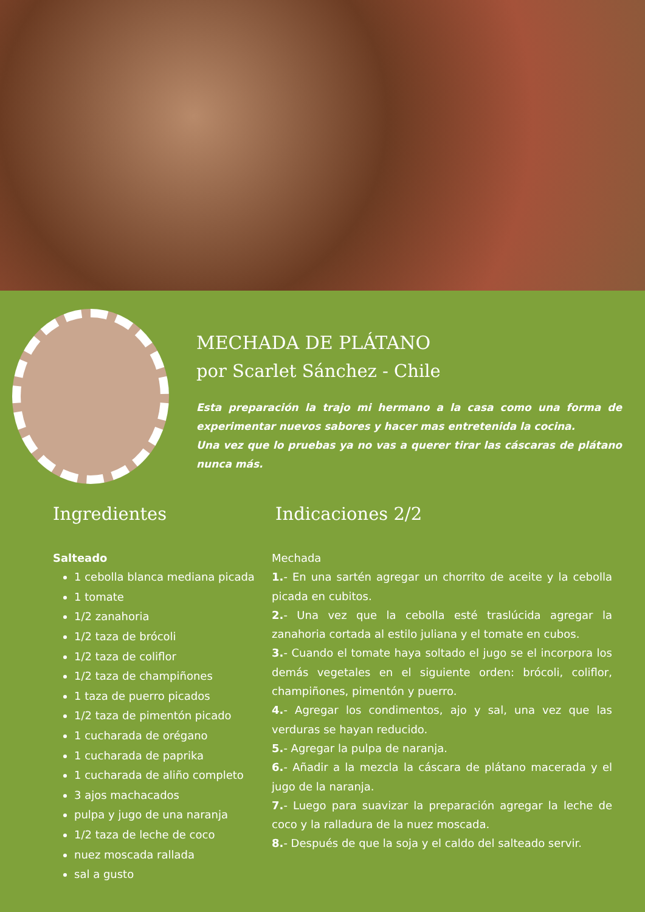MECHADA DE PLÁTANO
por Scarlet Sánchez - Chile
Esta preparación la trajo mi hermano a la casa como una forma de experimentar nuevos sabores y hacer mas entretenida la cocina.
Una vez que lo pruebas ya no vas a querer tirar las cáscaras de plátano nunca más.
Ingredientes
Salteado
1 cebolla blanca mediana picada
1 tomate
1/2 zanahoria
1/2 taza de brócoli
1/2 taza de coliflor
1/2 taza de champiñones
1 taza de puerro picados
1/2 taza de pimentón picado
1 cucharada de orégano
1 cucharada de paprika
1 cucharada de aliño completo
3 ajos machacados
pulpa y jugo de una naranja
1/2 taza de leche de coco
nuez moscada rallada
sal a gusto
Indicaciones 2/2
Mechada
1.- En una sartén agregar un chorrito de aceite y la cebolla picada en cubitos.
2.- Una vez que la cebolla esté traslúcida agregar la zanahoria cortada al estilo juliana y el tomate en cubos.
3.- Cuando el tomate haya soltado el jugo se el incorpora los demás vegetales en el siguiente orden: brócoli, coliflor, champiñones, pimentón y puerro.
4.- Agregar los condimentos, ajo y sal, una vez que las verduras se hayan reducido.
5.- Agregar la pulpa de naranja.
6.- Añadir a la mezcla la cáscara de plátano macerada y el jugo de la naranja.
7.- Luego para suavizar la preparación agregar la leche de coco y la ralladura de la nuez moscada.
8.- Después de que la soja y el caldo del salteado servir.